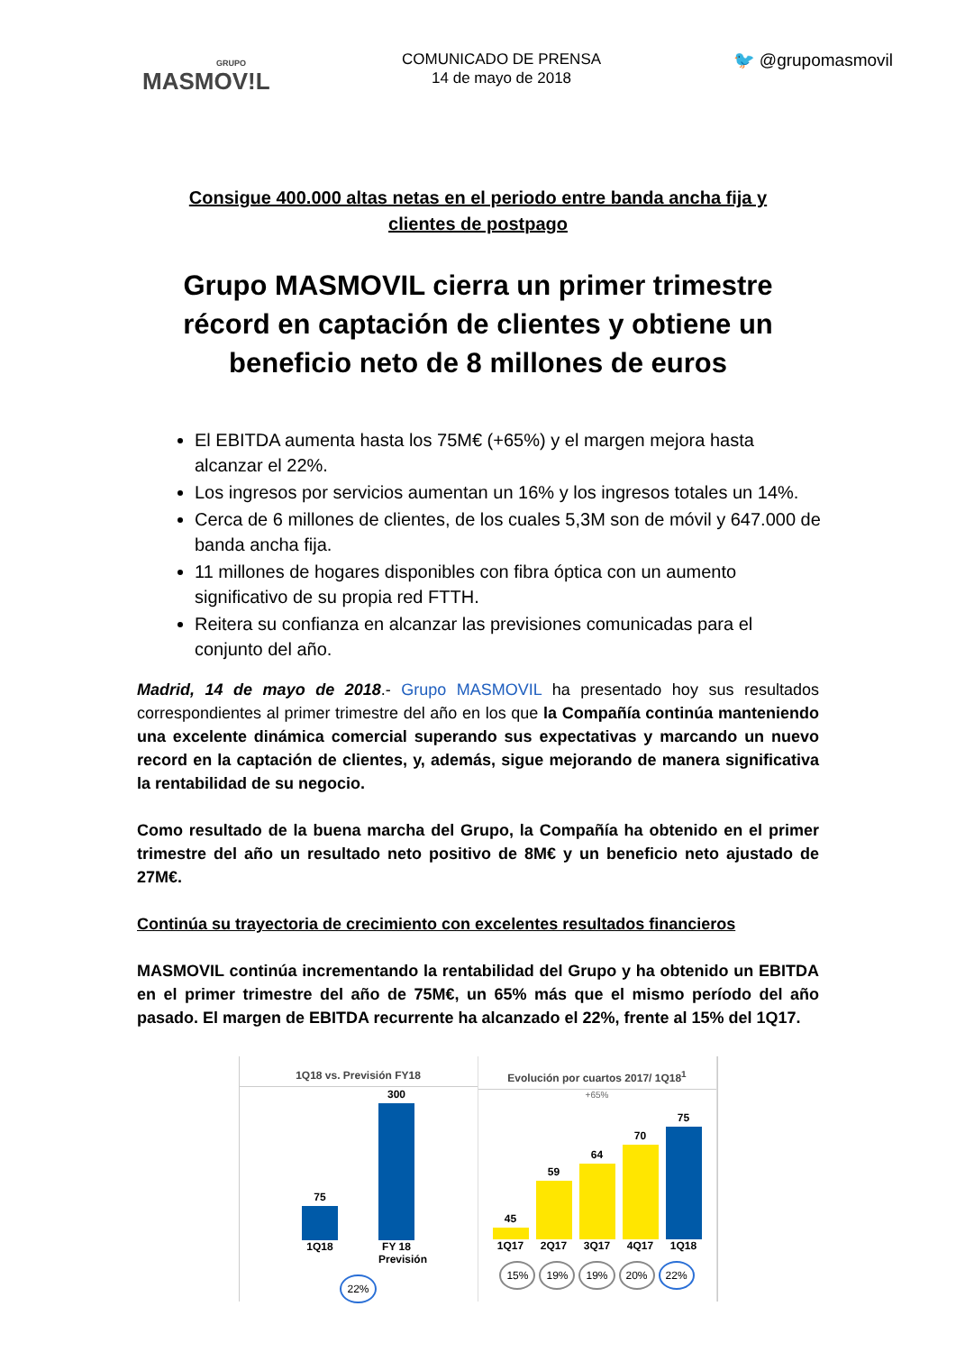GRUPO
MASMOV!L
COMUNICADO DE PRENSA
14 de mayo de 2018
🐦 @grupomasmovil
Consigue 400.000 altas netas en el periodo entre banda ancha fija y clientes de postpago
Grupo MASMOVIL cierra un primer trimestre récord en captación de clientes y obtiene un beneficio neto de 8 millones de euros
El EBITDA aumenta hasta los 75M€ (+65%) y el margen mejora hasta alcanzar el 22%.
Los ingresos por servicios aumentan un 16% y los ingresos totales un 14%.
Cerca de 6 millones de clientes, de los cuales 5,3M son de móvil y 647.000 de banda ancha fija.
11 millones de hogares disponibles con fibra óptica con un aumento significativo de su propia red FTTH.
Reitera su confianza en alcanzar las previsiones comunicadas para el conjunto del año.
Madrid, 14 de mayo de 2018.- Grupo MASMOVIL ha presentado hoy sus resultados correspondientes al primer trimestre del año en los que la Compañía continúa manteniendo una excelente dinámica comercial superando sus expectativas y marcando un nuevo record en la captación de clientes, y, además, sigue mejorando de manera significativa la rentabilidad de su negocio.
Como resultado de la buena marcha del Grupo, la Compañía ha obtenido en el primer trimestre del año un resultado neto positivo de 8M€ y un beneficio neto ajustado de 27M€.
Continúa su trayectoria de crecimiento con excelentes resultados financieros
MASMOVIL continúa incrementando la rentabilidad del Grupo y ha obtenido un EBITDA en el primer trimestre del año de 75M€, un 65% más que el mismo período del año pasado. El margen de EBITDA recurrente ha alcanzado el 22%, frente al 15% del 1Q17.
1Q18 vs. Previsión FY18
75
300
1Q18 FY 18 Previsión
22%
Evolución por cuartos 2017/ 1Q18<sup>1</sup>
+65%
45
59
64
70
75
1Q17 2Q17 3Q17 4Q17 1Q18
15% 19% 19% 20% 22%